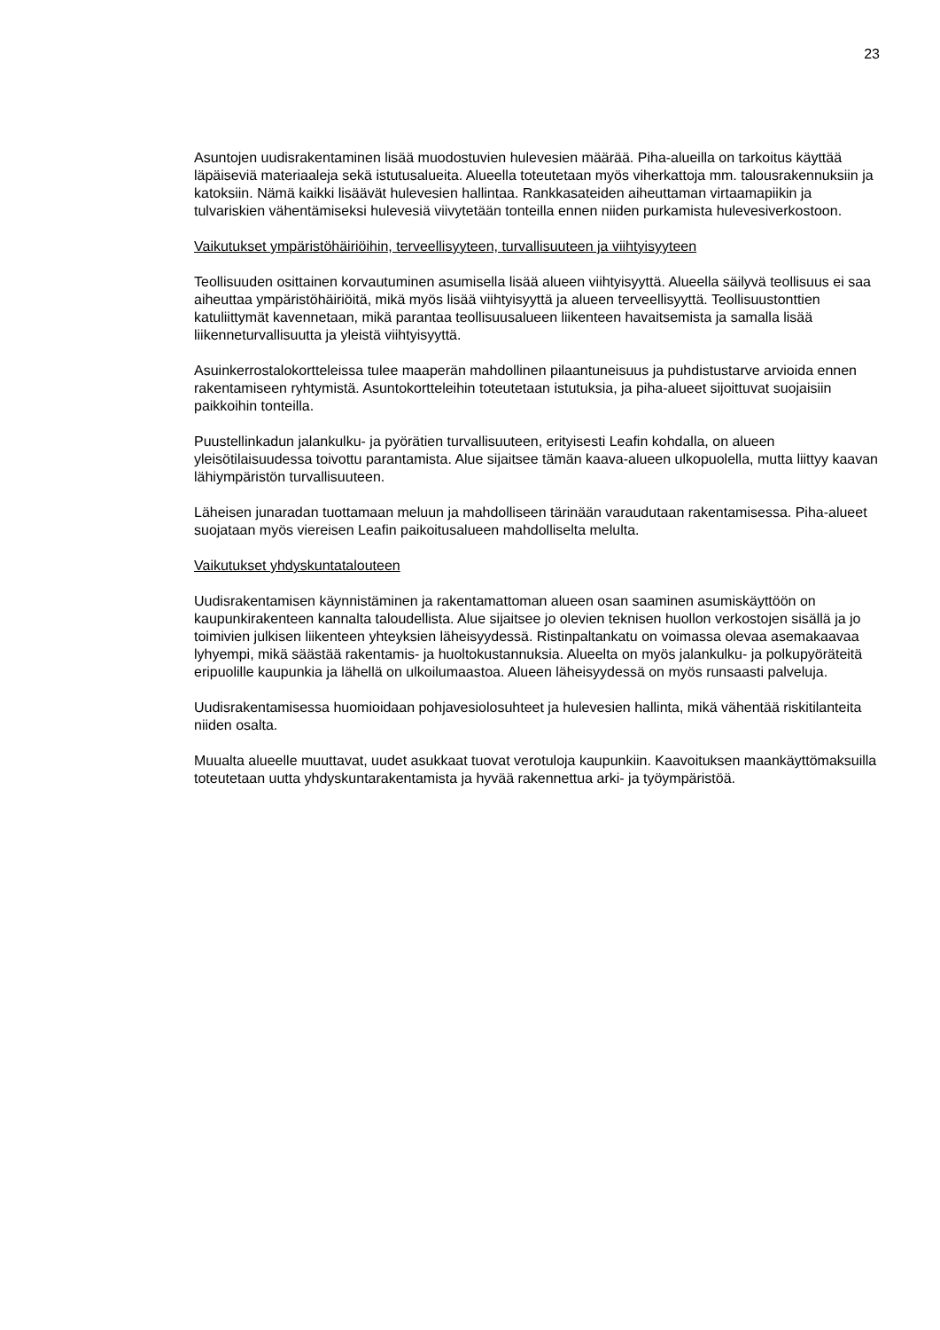23
Asuntojen uudisrakentaminen lisää muodostuvien hulevesien määrää. Piha-alueilla on tarkoitus käyttää läpäiseviä materiaaleja sekä istutusalueita. Alueella toteutetaan myös viherkattoja mm. talousrakennuksiin ja katoksiin. Nämä kaikki lisäävät hulevesien hallintaa. Rankkasateiden aiheuttaman virtaamapiikin ja tulvariskien vähentämiseksi hulevesiä viivytetään tonteilla ennen niiden purkamista hulevesiverkostoon.
Vaikutukset ympäristöhäiriöihin, terveellisyyteen, turvallisuuteen ja viihtyisyyteen
Teollisuuden osittainen korvautuminen asumisella lisää alueen viihtyisyyttä. Alueella säilyvä teollisuus ei saa aiheuttaa ympäristöhäiriöitä, mikä myös lisää viihtyisyyttä ja alueen terveellisyyttä. Teollisuustonttien katuliittymät kavennetaan, mikä parantaa teollisuusalueen liikenteen havaitsemista ja samalla lisää liikenneturvallisuutta ja yleistä viihtyisyyttä.
Asuinkerrostalokortteleissa tulee maaperän mahdollinen pilaantuneisuus ja puhdistustarve arvioida ennen rakentamiseen ryhtymistä. Asuntokortteleihin toteutetaan istutuksia, ja piha-alueet sijoittuvat suojaisiin paikkoihin tonteilla.
Puustellinkadun jalankulku- ja pyörätien turvallisuuteen, erityisesti Leafin kohdalla, on alueen yleisötilaisuudessa toivottu parantamista. Alue sijaitsee tämän kaava-alueen ulkopuolella, mutta liittyy kaavan lähiympäristön turvallisuuteen.
Läheisen junaradan tuottamaan meluun ja mahdolliseen tärinään varaudutaan rakentamisessa. Piha-alueet suojataan myös viereisen Leafin paikoitusalueen mahdolliselta melulta.
Vaikutukset yhdyskuntatalouteen
Uudisrakentamisen käynnistäminen ja rakentamattoman alueen osan saaminen asumiskäyttöön on kaupunkirakenteen kannalta taloudellista. Alue sijaitsee jo olevien teknisen huollon verkostojen sisällä ja jo toimivien julkisen liikenteen yhteyksien läheisyydessä. Ristinpaltankatu on voimassa olevaa asemakaavaa lyhyempi, mikä säästää rakentamis- ja huoltokustannuksia. Alueelta on myös jalankulku- ja polkupyöräteitä eripuolille kaupunkia ja lähellä on ulkoilumaastoa. Alueen läheisyydessä on myös runsaasti palveluja.
Uudisrakentamisessa huomioidaan pohjavesiolosuhteet ja hulevesien hallinta, mikä vähentää riskitilanteita niiden osalta.
Muualta alueelle muuttavat, uudet asukkaat tuovat verotuloja kaupunkiin. Kaavoituksen maankäyttömaksuilla toteutetaan uutta yhdyskuntarakentamista ja hyvää rakennettua arki- ja työympäristöä.